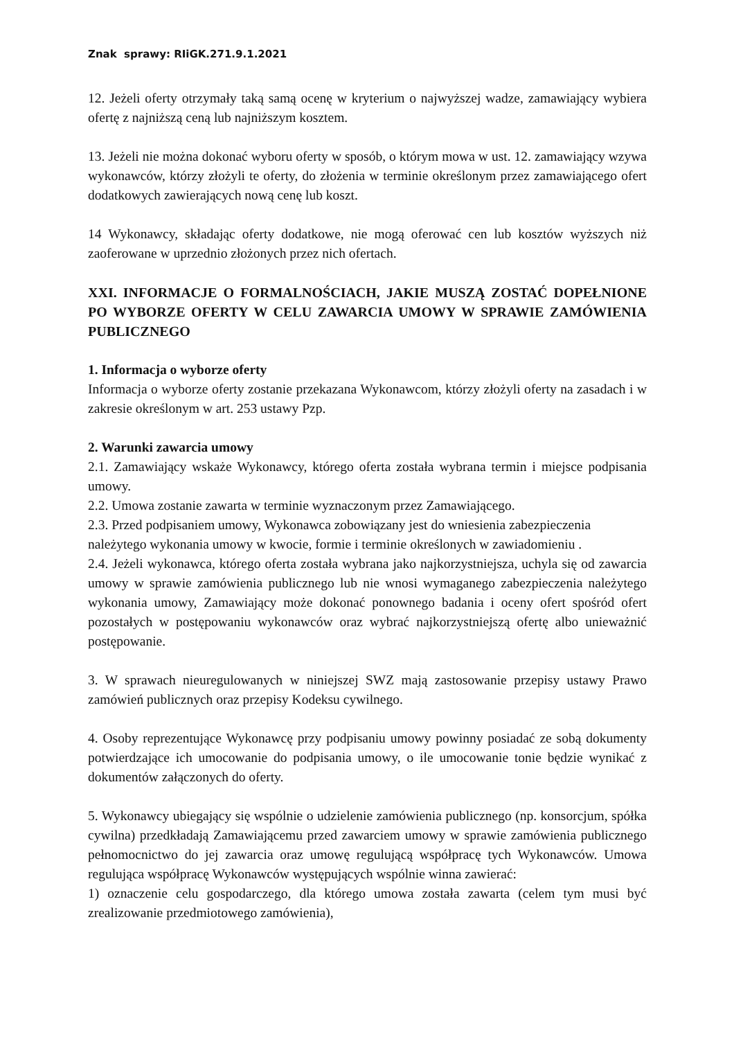Znak sprawy: RIiGK.271.9.1.2021
12. Jeżeli oferty otrzymały taką samą ocenę w kryterium o najwyższej wadze, zamawiający wybiera ofertę z najniższą ceną lub najniższym kosztem.
13. Jeżeli nie można dokonać wyboru oferty w sposób, o którym mowa w ust. 12. zamawiający wzywa wykonawców, którzy złożyli te oferty, do złożenia w terminie określonym przez zamawiającego ofert dodatkowych zawierających nową cenę lub koszt.
14 Wykonawcy, składając oferty dodatkowe, nie mogą oferować cen lub kosztów wyższych niż zaoferowane w uprzednio złożonych przez nich ofertach.
XXI. INFORMACJE O FORMALNOŚCIACH, JAKIE MUSZĄ ZOSTAĆ DOPEŁNIONE PO WYBORZE OFERTY W CELU ZAWARCIA UMOWY W SPRAWIE ZAMÓWIENIA PUBLICZNEGO
1. Informacja o wyborze oferty
Informacja o wyborze oferty zostanie przekazana Wykonawcom, którzy złożyli oferty na zasadach i w zakresie określonym w art. 253 ustawy Pzp.
2. Warunki zawarcia umowy
2.1. Zamawiający wskaże Wykonawcy, którego oferta została wybrana termin i miejsce podpisania umowy.
2.2. Umowa zostanie zawarta w terminie wyznaczonym przez Zamawiającego.
2.3. Przed podpisaniem umowy, Wykonawca zobowiązany jest do wniesienia zabezpieczenia należytego wykonania umowy w kwocie, formie i terminie określonych w zawiadomieniu .
2.4. Jeżeli wykonawca, którego oferta została wybrana jako najkorzystniejsza, uchyla się od zawarcia umowy w sprawie zamówienia publicznego lub nie wnosi wymaganego zabezpieczenia należytego wykonania umowy, Zamawiający może dokonać ponownego badania i oceny ofert spośród ofert pozostałych w postępowaniu wykonawców oraz wybrać najkorzystniejszą ofertę albo unieważnić postępowanie.
3. W sprawach nieuregulowanych w niniejszej SWZ mają zastosowanie przepisy ustawy Prawo zamówień publicznych oraz przepisy Kodeksu cywilnego.
4. Osoby reprezentujące Wykonawcę przy podpisaniu umowy powinny posiadać ze sobą dokumenty potwierdzające ich umocowanie do podpisania umowy, o ile umocowanie tonie będzie wynikać z dokumentów załączonych do oferty.
5. Wykonawcy ubiegający się wspólnie o udzielenie zamówienia publicznego (np. konsorcjum, spółka cywilna) przedkładają Zamawiającemu przed zawarciem umowy w sprawie zamówienia publicznego pełnomocnictwo do jej zawarcia oraz umowę regulującą współpracę tych Wykonawców. Umowa regulująca współpracę Wykonawców występujących wspólnie winna zawierać:
1) oznaczenie celu gospodarczego, dla którego umowa została zawarta (celem tym musi być zrealizowanie przedmiotowego zamówienia),